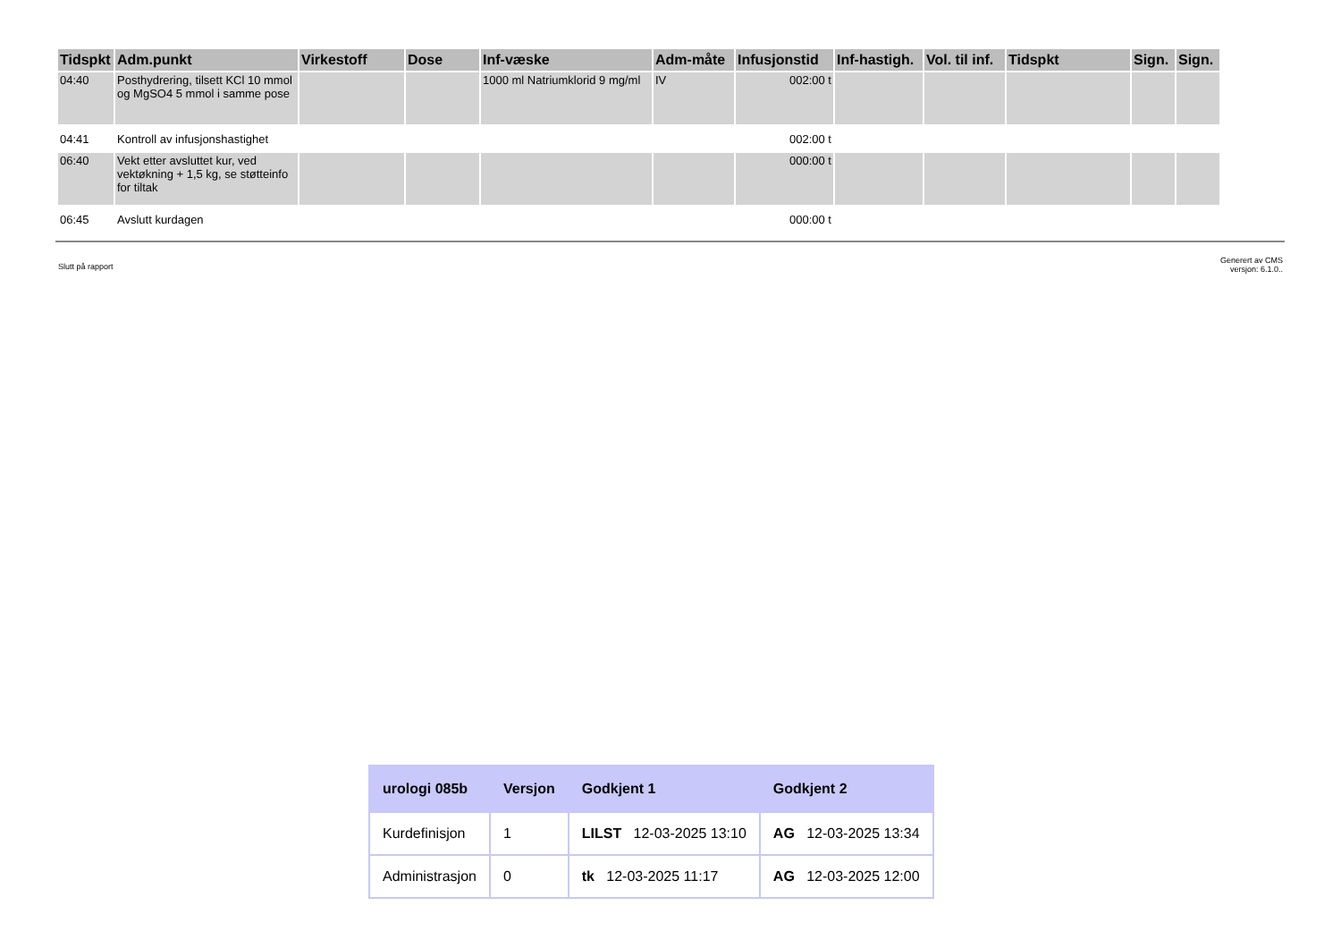| Tidspkt | Adm.punkt | Virkestoff | Dose | Inf-væske | Adm-måte | Infusjonstid | Inf-hastigh. | Vol. til inf. | Tidspkt | Sign. | Sign. |
| --- | --- | --- | --- | --- | --- | --- | --- | --- | --- | --- | --- |
| 04:40 | Posthydrering, tilsett KCl 10 mmol og MgSO4 5 mmol i samme pose | | | 1000 ml Natriumklorid 9 mg/ml | IV | 002:00 t | | | | | |
| 04:41 | Kontroll av infusjonshastighet | | | | | 002:00 t | | | | | |
| 06:40 | Vekt etter avsluttet kur, ved vektøkning + 1,5 kg, se støtteinfo for tiltak | | | | | 000:00 t | | | | | |
| 06:45 | Avslutt kurdagen | | | | | 000:00 t | | | | | |
Slutt på rapport
Generert av CMS
versjon: 6.1.0..
| urologi 085b | Versjon | Godkjent 1 | Godkjent 2 |
| --- | --- | --- | --- |
| Kurdefinisjon | 1 | LILST 12-03-2025 13:10 | AG 12-03-2025 13:34 |
| Administrasjon | 0 | tk 12-03-2025 11:17 | AG 12-03-2025 12:00 |